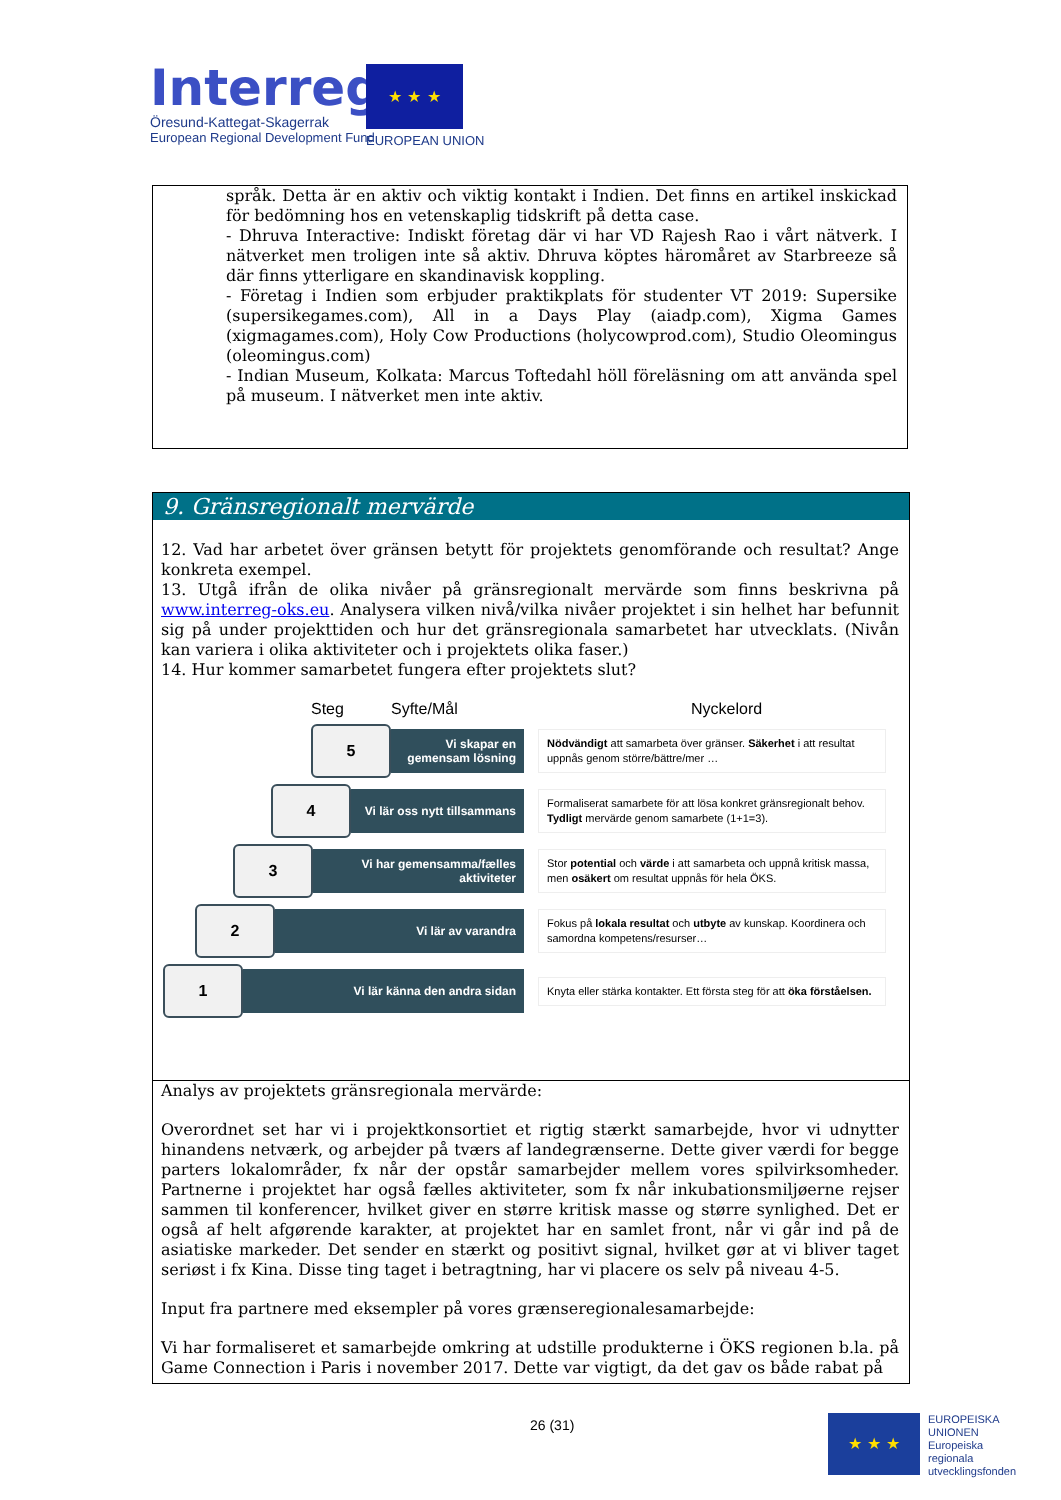Interreg
Öresund-Kattegat-Skagerrak
European Regional Development Fund
★ ★ ★
EUROPEAN UNION
språk. Detta är en aktiv och viktig kontakt i Indien. Det finns en artikel inskickad för bedömning hos en vetenskaplig tidskrift på detta case.
- Dhruva Interactive: Indiskt företag där vi har VD Rajesh Rao i vårt nätverk. I nätverket men troligen inte så aktiv. Dhruva köptes häromåret av Starbreeze så där finns ytterligare en skandinavisk koppling.
- Företag i Indien som erbjuder praktikplats för studenter VT 2019: Supersike (supersikegames.com), All in a Days Play (aiadp.com), Xigma Games (xigmagames.com), Holy Cow Productions (holycowprod.com), Studio Oleomingus (oleomingus.com)
- Indian Museum, Kolkata: Marcus Toftedahl höll föreläsning om att använda spel på museum. I nätverket men inte aktiv.
9. Gränsregionalt mervärde
12. Vad har arbetet över gränsen betytt för projektets genomförande och resultat? Ange konkreta exempel.
13. Utgå ifrån de olika nivåer på gränsregionalt mervärde som finns beskrivna på www.interreg-oks.eu. Analysera vilken nivå/vilka nivåer projektet i sin helhet har befunnit sig på under projekttiden och hur det gränsregionala samarbetet har utvecklats. (Nivån kan variera i olika aktiviteter och i projektets olika faser.)
14. Hur kommer samarbetet fungera efter projektets slut?
Steg Syfte/Mål Nyckelord
5
Vi skapar en gemensam lösning
Nödvändigt att samarbeta över gränser. Säkerhet i att resultat uppnås genom större/bättre/mer …
4
Vi lär oss nytt tillsammans
Formaliserat samarbete för att lösa konkret gränsregionalt behov. Tydligt mervärde genom samarbete (1+1=3).
3
Vi har gemensamma/fælles aktiviteter
Stor potential och värde i att samarbeta och uppnå kritisk massa, men osäkert om resultat uppnås för hela ÖKS.
2
Vi lär av varandra
Fokus på lokala resultat och utbyte av kunskap. Koordinera och samordna kompetens/resurser…
1
Vi lär känna den andra sidan
Knyta eller stärka kontakter. Ett första steg för att öka förståelsen.
Analys av projektets gränsregionala mervärde:
Overordnet set har vi i projektkonsortiet et rigtig stærkt samarbejde, hvor vi udnytter hinandens netværk, og arbejder på tværs af landegrænserne. Dette giver værdi for begge parters lokalområder, fx når der opstår samarbejder mellem vores spilvirksomheder. Partnerne i projektet har også fælles aktiviteter, som fx når inkubationsmiljøerne rejser sammen til konferencer, hvilket giver en større kritisk masse og større synlighed. Det er også af helt afgørende karakter, at projektet har en samlet front, når vi går ind på de asiatiske markeder. Det sender en stærkt og positivt signal, hvilket gør at vi bliver taget seriøst i fx Kina. Disse ting taget i betragtning, har vi placere os selv på niveau 4-5.
Input fra partnere med eksempler på vores grænseregionalesamarbejde:
Vi har formaliseret et samarbejde omkring at udstille produkterne i ÖKS regionen b.la. på Game Connection i Paris i november 2017. Dette var vigtigt, da det gav os både rabat på
26 (31) ★ ★ ★
EUROPEISKA
UNIONEN
Europeiska
regionala
utvecklingsfonden